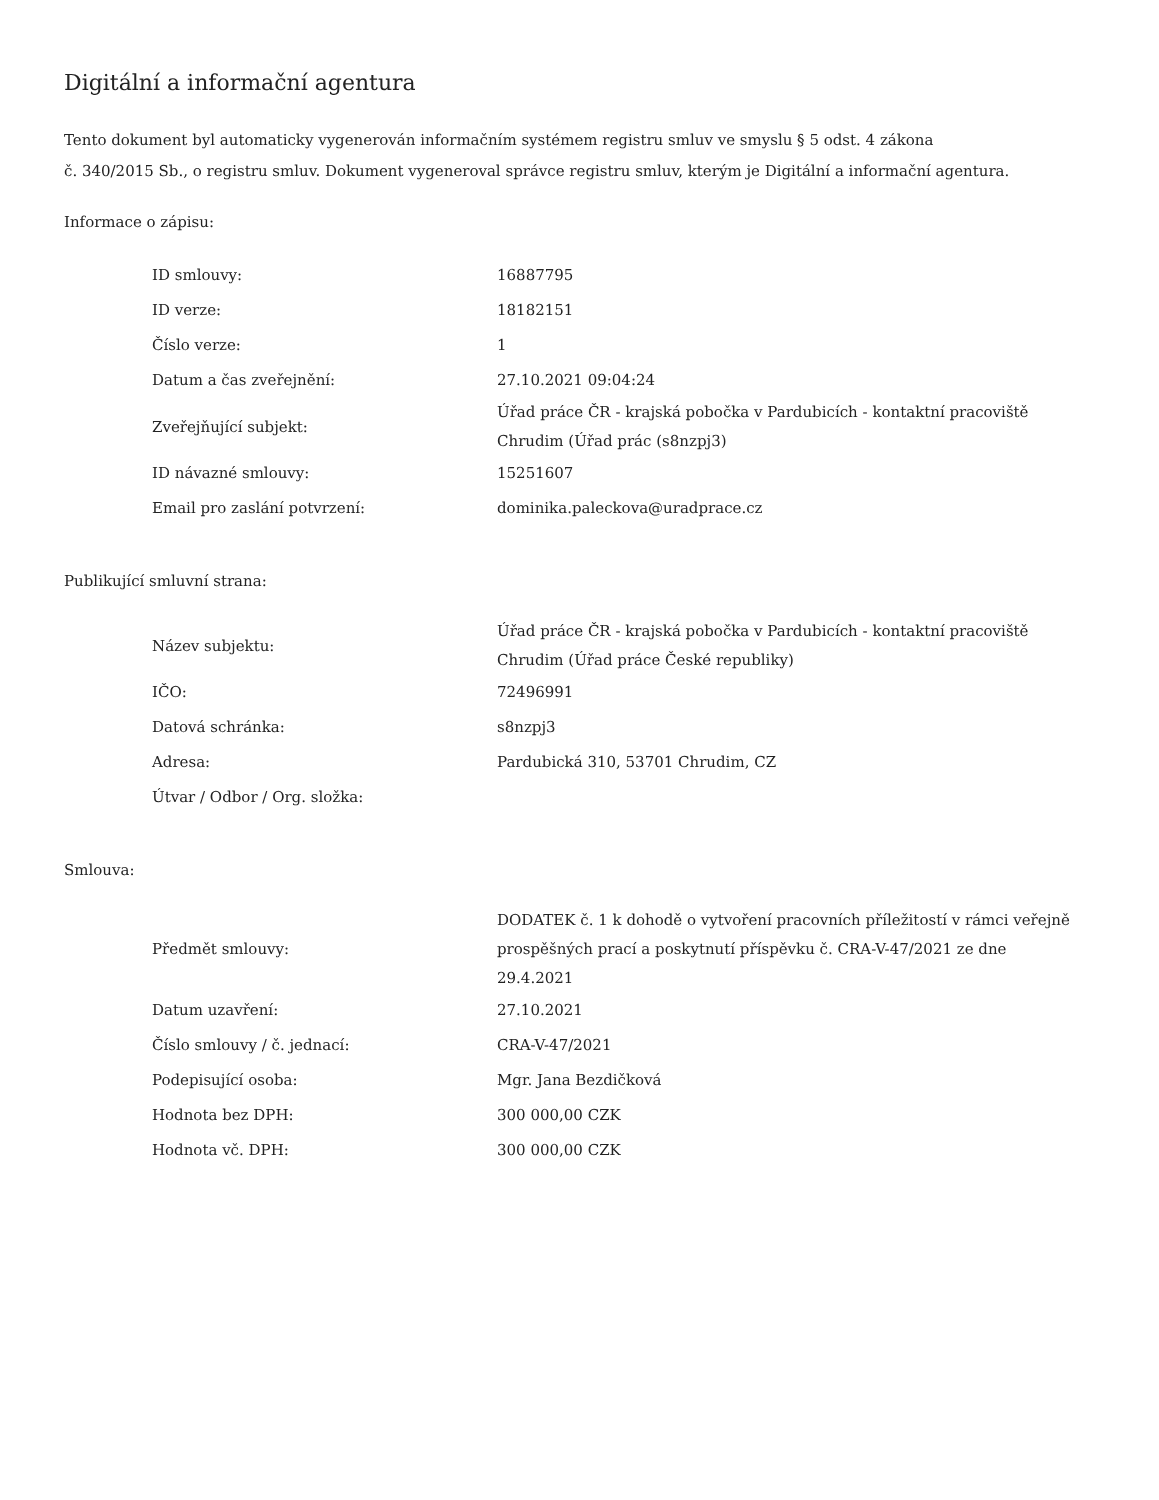Digitální a informační agentura
Tento dokument byl automaticky vygenerován informačním systémem registru smluv ve smyslu § 5 odst. 4 zákona
č. 340/2015 Sb., o registru smluv. Dokument vygeneroval správce registru smluv, kterým je Digitální a informační agentura.
Informace o zápisu:
| ID smlouvy: | 16887795 |
| ID verze: | 18182151 |
| Číslo verze: | 1 |
| Datum a čas zveřejnění: | 27.10.2021 09:04:24 |
| Zveřejňující subjekt: | Úřad práce ČR - krajská pobočka v Pardubicích - kontaktní pracoviště Chrudim (Úřad prác (s8nzpj3) |
| ID návazné smlouvy: | 15251607 |
| Email pro zaslání potvrzení: | dominika.paleckova@uradprace.cz |
Publikující smluvní strana:
| Název subjektu: | Úřad práce ČR - krajská pobočka v Pardubicích - kontaktní pracoviště Chrudim (Úřad práce České republiky) |
| IČO: | 72496991 |
| Datová schránka: | s8nzpj3 |
| Adresa: | Pardubická 310, 53701 Chrudim, CZ |
| Útvar / Odbor / Org. složka: | |
Smlouva:
| Předmět smlouvy: | DODATEK č. 1 k dohodě o vytvoření pracovních příležitostí v rámci veřejně prospěšných prací a poskytnutí příspěvku č. CRA-V-47/2021 ze dne 29.4.2021 |
| Datum uzavření: | 27.10.2021 |
| Číslo smlouvy / č. jednací: | CRA-V-47/2021 |
| Podepisující osoba: | Mgr. Jana Bezdičková |
| Hodnota bez DPH: | 300 000,00 CZK |
| Hodnota vč. DPH: | 300 000,00 CZK |